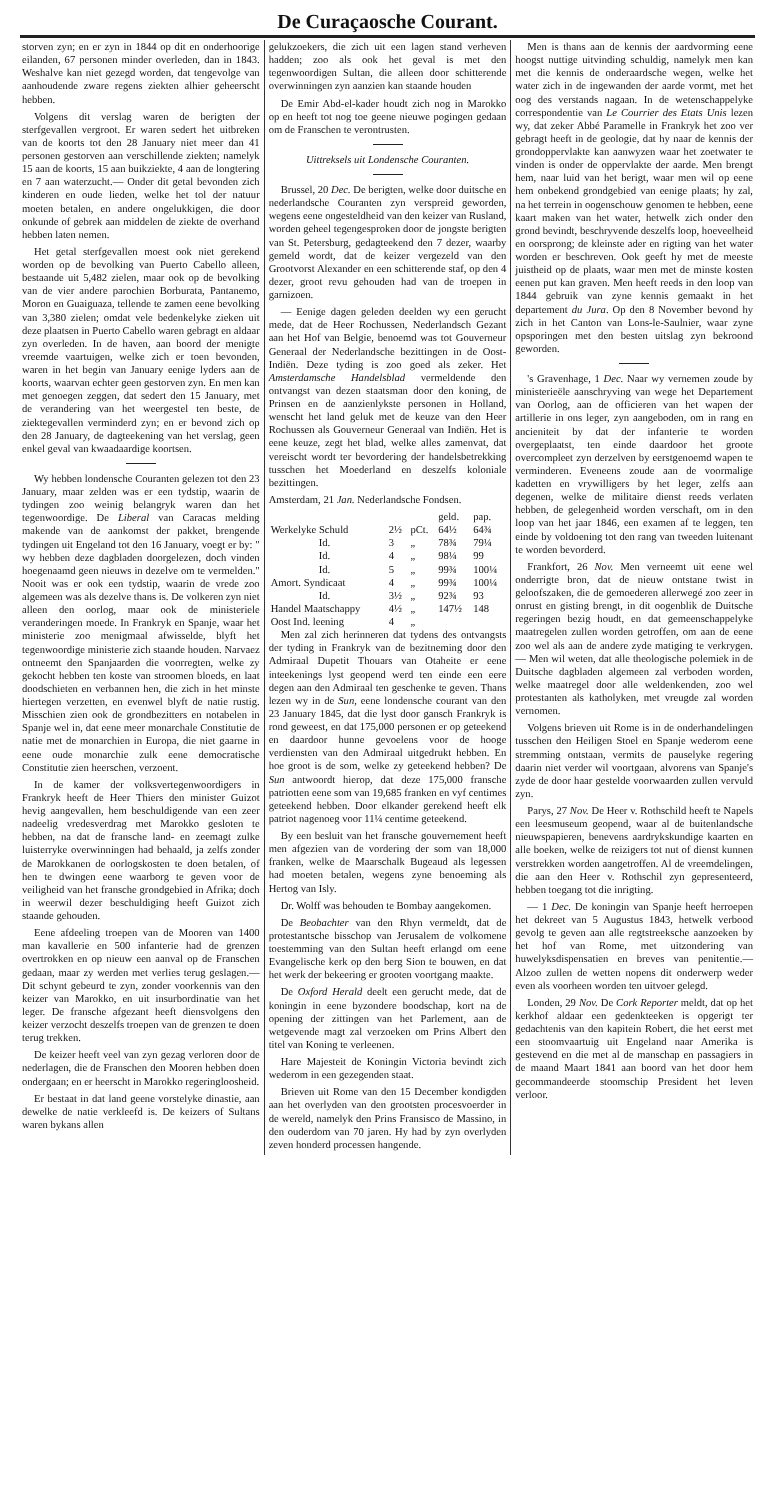De Curaçaosche Courant.
storven zyn; en er zyn in 1844 op dit en onderhoorige eilanden, 67 personen minder overleden, dan in 1843. Weshalve kan niet gezegd worden, dat tengevolge van aanhoudende zware regens ziekten alhier geheerscht hebben.
Volgens dit verslag waren de berigten der sterfgevallen vergroot. Er waren sedert het uitbreken van de koorts tot den 28 January niet meer dan 41 personen gestorven aan verschillende ziekten; namelyk 15 aan de koorts, 15 aan buikziekte, 4 aan de longtering en 7 aan waterzucht.— Onder dit getal bevonden zich kinderen en oude lieden, welke het tol der natuur moeten betalen, en andere ongelukkigen, die door onkunde of gebrek aan middelen de ziekte de overhand hebben laten nemen.
Het getal sterfgevallen moest ook niet gerekend worden op de bevolking van Puerto Cabello alleen, bestaande uit 5,482 zielen, maar ook op de bevolking van de vier andere parochien Borburata, Pantanemo, Moron en Guaiguaza, tellende te zamen eene bevolking van 3,380 zielen; omdat vele bedenkelyke zieken uit deze plaatsen in Puerto Cabello waren gebragt en aldaar zyn overleden. In de haven, aan boord der menigte vreemde vaartuigen, welke zich er toen bevonden, waren in het begin van January eenige lyders aan de koorts, waarvan echter geen gestorven zyn. En men kan met genoegen zeggen, dat sedert den 15 January, met de verandering van het weergestel ten beste, de ziektegevallen verminderd zyn; en er bevond zich op den 28 January, de dagteekening van het verslag, geen enkel geval van kwaadaardige koortsen.
Wy hebben londensche Couranten gelezen tot den 23 January, maar zelden was er een tydstip, waarin de tydingen zoo weinig belangryk waren dan het tegenwoordige. De Liberal van Caracas melding makende van de aankomst der pakket, brengende tydingen uit Engeland tot den 16 January, voegt er by: " wy hebben deze dagbladen doorgelezen, doch vinden hoegenaamd geen nieuws in dezelve om te vermelden." Nooit was er ook een tydstip, waarin de vrede zoo algemeen was als dezelve thans is. De volkeren zyn niet alleen den oorlog, maar ook de ministeriele veranderingen moede. In Frankryk en Spanje, waar het ministerie zoo menigmaal afwisselde, blyft het tegenwoordige ministerie zich staande houden. Narvaez ontneemt den Spanjaarden die voorregten, welke zy gekocht hebben ten koste van stroomen bloeds, en laat doodschieten en verbannen hen, die zich in het minste hiertegen verzetten, en evenwel blyft de natie rustig. Misschien zien ook de grondbezitters en notabelen in Spanje wel in, dat eene meer monarchale Constitutie de natie met de monarchien in Europa, die niet gaarne in eene oude monarchie zulk eene democratische Constitutie zien heerschen, verzoent.
In de kamer der volksvertegenwoordigers in Frankryk heeft de Heer Thiers den minister Guizot hevig aangevallen, hem beschuldigende van een zeer nadeelig vredesverdrag met Marokko gesloten te hebben, na dat de fransche land- en zeemagt zulke luisterryke overwinningen had behaald, ja zelfs zonder de Marokkanen de oorlogskosten te doen betalen, of hen te dwingen eene waarborg te geven voor de veiligheid van het fransche grondgebied in Afrika; doch in weerwil dezer beschuldiging heeft Guizot zich staande gehouden.
Eene afdeeling troepen van de Mooren van 1400 man kavallerie en 500 infanterie had de grenzen overtrokken en op nieuw een aanval op de Franschen gedaan, maar zy werden met verlies terug geslagen.— Dit schynt gebeurd te zyn, zonder voorkennis van den keizer van Marokko, en uit insurbordinatie van het leger. De fransche afgezant heeft diensvolgens den keizer verzocht deszelfs troepen van de grenzen te doen terug trekken.
De keizer heeft veel van zyn gezag verloren door de nederlagen, die de Franschen den Mooren hebben doen ondergaan; en er heerscht in Marokko regeringloosheid.
Er bestaat in dat land geene vorstelyke dinastie, aan dewelke de natie verkleefd is. De keizers of Sultans waren bykans allen
gelukzoekers, die zich uit een lagen stand verheven hadden; zoo als ook het geval is met den tegenwoordigen Sultan, die alleen door schitterende overwinningen zyn aanzien kan staande houden
De Emir Abd-el-kader houdt zich nog in Marokko op en heeft tot nog toe geene nieuwe pogingen gedaan om de Franschen te verontrusten.
Uittreksels uit Londensche Couranten.
Brussel, 20 Dec. De berigten, welke door duitsche en nederlandsche Couranten zyn verspreid geworden, wegens eene ongesteldheid van den keizer van Rusland, worden geheel tegengesproken door de jongste berigten van St. Petersburg, gedagteekend den 7 dezer, waarby gemeld wordt, dat de keizer vergezeld van den Grootvorst Alexander en een schitterende staf, op den 4 dezer, groot revu gehouden had van de troepen in garnizoen.
— Eenige dagen geleden deelden wy een gerucht mede, dat de Heer Rochussen, Nederlandsch Gezant aan het Hof van Belgie, benoemd was tot Gouverneur Generaal der Nederlandsche bezittingen in de Oost-Indiën. Deze tyding is zoo goed als zeker. Het Amsterdamsche Handelsblad vermeldende den ontvangst van dezen staatsman door den koning, de Prinsen en de aanzienlykste personen in Holland, wenscht het land geluk met de keuze van den Heer Rochussen als Gouverneur Generaal van Indiën. Het is eene keuze, zegt het blad, welke alles zamenvat, dat vereischt wordt ter bevordering der handelsbetrekking tusschen het Moederland en deszelfs koloniale bezittingen.
Amsterdam, 21 Jan. Nederlandsche Fondsen.
| | | | geld. | pap. |
| --- | --- | --- | --- | --- |
| Werkelyke Schuld | 2½ | pCt. | 64½ | 64¾ |
| Id. | 3 | „ | 78¾ | 79¼ |
| Id. | 4 | „ | 98¼ | 99 |
| Id. | 5 | „ | 99¾ | 100¼ |
| Amort. Syndicaat | 4 | „ | 99¾ | 100¼ |
| Id. | 3½ | „ | 92¾ | 93 |
| Handel Maatschappy | 4½ | „ | 147½ | 148 |
| Oost Ind. leening | 4 | „ | | |
Men zal zich herinneren dat tydens des ontvangsts der tyding in Frankryk van de bezitneming door den Admiraal Dupetit Thouars van Otaheite er eene inteekenings lyst geopend werd ten einde een eere degen aan den Admiraal ten geschenke te geven. Thans lezen wy in de Sun, eene londensche courant van den 23 January 1845, dat die lyst door gansch Frankryk is rond geweest, en dat 175,000 personen er op geteekend en daardoor hunne gevoelens voor de hooge verdiensten van den Admiraal uitgedrukt hebben. En hoe groot is de som, welke zy geteekend hebben? De Sun antwoordt hierop, dat deze 175,000 fransche patriotten eene som van 19,685 franken en vyf centimes geteekend hebben. Door elkander gerekend heeft elk patriot nagenoeg voor 11¼ centime geteekend.
By een besluit van het fransche gouvernement heeft men afgezien van de vordering der som van 18,000 franken, welke de Maarschalk Bugeaud als legessen had moeten betalen, wegens zyne benoeming als Hertog van Isly.
Dr. Wolff was behouden te Bombay aangekomen.
De Beobachter van den Rhyn vermeldt, dat de protestantsche bisschop van Jerusalem de volkomene toestemming van den Sultan heeft erlangd om eene Evangelische kerk op den berg Sion te bouwen, en dat het werk der bekeering er grooten voortgang maakte.
De Oxford Herald deelt een gerucht mede, dat de koningin in eene byzondere boodschap, kort na de opening der zittingen van het Parlement, aan de wetgevende magt zal verzoeken om Prins Albert den titel van Koning te verleenen.
Hare Majesteit de Koningin Victoria bevindt zich wederom in een gezegenden staat.
Brieven uit Rome van den 15 December kondigden aan het overlyden van den grootsten procesvoerder in de wereld, namelyk den Prins Fransisco de Massino, in den ouderdom van 70 jaren. Hy had by zyn overlyden zeven honderd processen hangende.
Men is thans aan de kennis der aardvorming eene hoogst nuttige uitvinding schuldig, namelyk men kan met die kennis de onderaardsche wegen, welke het water zich in de ingewanden der aarde vormt, met het oog des verstands nagaan. In de wetenschappelyke correspondentie van Le Courrier des Etats Unis lezen wy, dat zeker Abbé Paramelle in Frankryk het zoo ver gebragt heeft in de geologie, dat hy naar de kennis der grondoppervlakte kan aanwyzen waar het zoetwater te vinden is onder de oppervlakte der aarde. Men brengt hem, naar luid van het berigt, waar men wil op eene hem onbekend grondgebied van eenige plaats; hy zal, na het terrein in oogenschouw genomen te hebben, eene kaart maken van het water, hetwelk zich onder den grond bevindt, beschryvende deszelfs loop, hoeveelheid en oorsprong; de kleinste ader en rigting van het water worden er beschreven. Ook geeft hy met de meeste juistheid op de plaats, waar men met de minste kosten eenen put kan graven. Men heeft reeds in den loop van 1844 gebruik van zyne kennis gemaakt in het departement du Jura. Op den 8 November bevond hy zich in het Canton van Lons-le-Saulnier, waar zyne opsporingen met den besten uitslag zyn bekroond geworden.
's Gravenhage, 1 Dec. Naar wy vernemen zoude by ministerieële aanschryving van wege het Departement van Oorlog, aan de officieren van het wapen der artillerie in ons leger, zyn aangeboden, om in rang en ancieniteit by dat der infanterie te worden overgeplaatst, ten einde daardoor het groote overcompleet zyn derzelven by eerstgenoemd wapen te verminderen. Eveneens zoude aan de voormalige kadetten en vrywilligers by het leger, zelfs aan degenen, welke de militaire dienst reeds verlaten hebben, de gelegenheid worden verschaft, om in den loop van het jaar 1846, een examen af te leggen, ten einde by voldoening tot den rang van tweeden luitenant te worden bevorderd.
Frankfort, 26 Nov. Men verneemt uit eene wel onderrigte bron, dat de nieuw ontstane twist in geloofszaken, die de gemoederen allerwegé zoo zeer in onrust en gisting brengt, in dit oogenblik de Duitsche regeringen bezig houdt, en dat gemeenschappelyke maatregelen zullen worden getroffen, om aan de eene zoo wel als aan de andere zyde matiging te verkrygen.— Men wil weten, dat alle theologische polemiek in de Duitsche dagbladen algemeen zal verboden worden, welke maatregel door alle weldenkenden, zoo wel protestanten als katholyken, met vreugde zal worden vernomen.
Volgens brieven uit Rome is in de onderhandelingen tusschen den Heiligen Stoel en Spanje wederom eene stremming ontstaan, vermits de pauselyke regering daarin niet verder wil voortgaan, alvorens van Spanje's zyde de door haar gestelde voorwaarden zullen vervuld zyn.
Parys, 27 Nov. De Heer v. Rothschild heeft te Napels een leesmuseum geopend, waar al de buitenlandsche nieuwspapieren, benevens aardrykskundige kaarten en alle boeken, welke de reizigers tot nut of dienst kunnen verstrekken worden aangetroffen. Al de vreemdelingen, die aan den Heer v. Rothschil zyn gepresenteerd, hebben toegang tot die inrigting.
— 1 Dec. De koningin van Spanje heeft herroepen het dekreet van 5 Augustus 1843, hetwelk verbood gevolg te geven aan alle regtstreeksche aanzoeken by het hof van Rome, met uitzondering van huwelyksdispensatien en breves van penitentie.— Alzoo zullen de wetten nopens dit onderwerp weder even als voorheen worden ten uitvoer gelegd.
Londen, 29 Nov. De Cork Reporter meldt, dat op het kerkhof aldaar een gedenkteeken is opgerigt ter gedachtenis van den kapitein Robert, die het eerst met een stoomvaartuig uit Engeland naar Amerika is gestevend en die met al de manschap en passagiers in de maand Maart 1841 aan boord van het door hem gecommandeerde stoomschip President het leven verloor.